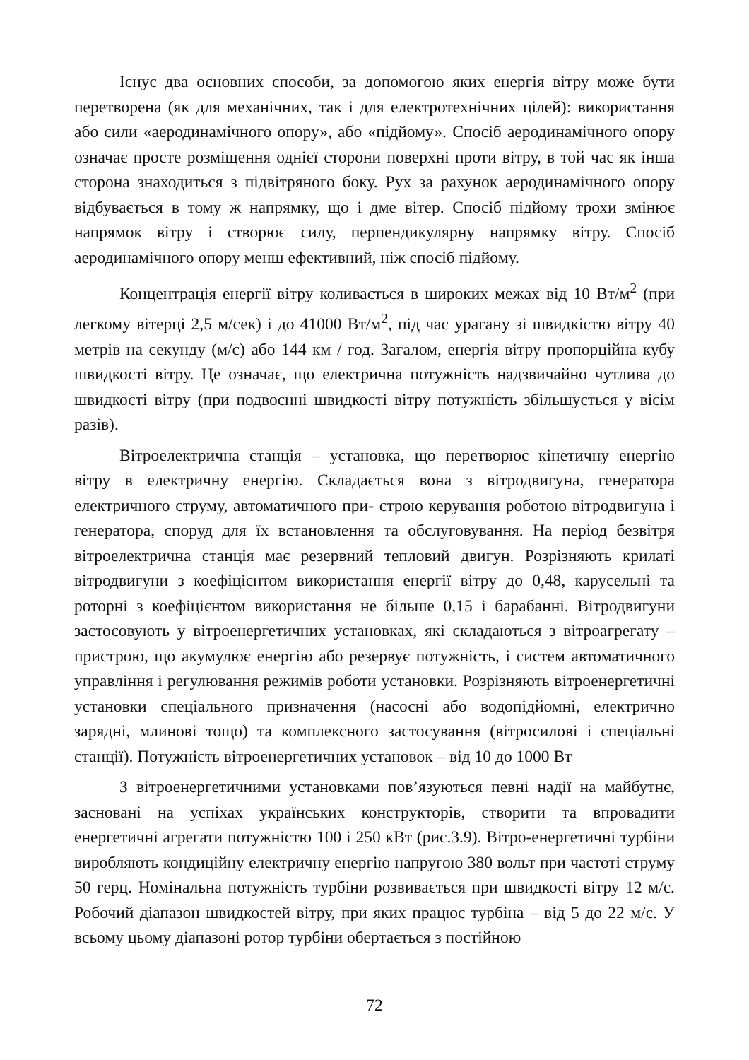Існує два основних способи, за допомогою яких енергія вітру може бути перетворена (як для механічних, так і для електротехнічних цілей): використання або сили «аеродинамічного опору», або «підйому». Спосіб аеродинамічного опору означає просте розміщення однієї сторони поверхні проти вітру, в той час як інша сторона знаходиться з підвітряного боку. Рух за рахунок аеродинамічного опору відбувається в тому ж напрямку, що і дме вітер. Спосіб підйому трохи змінює напрямок вітру і створює силу, перпендикулярну напрямку вітру. Спосіб аеродинамічного опору менш ефективний, ніж спосіб підйому.
Концентрація енергії вітру коливається в широких межах від 10 Вт/м<sup>2</sup> (при легкому вітерці 2,5 м/сек) і до 41000 Вт/м<sup>2</sup>, під час урагану зі швидкістю вітру 40 метрів на секунду (м/с) або 144 км / год. Загалом, енергія вітру пропорційна кубу швидкості вітру. Це означає, що електрична потужність надзвичайно чутлива до швидкості вітру (при подвоєнні швидкості вітру потужність збільшується у вісім разів).
Вітроелектрична станція – установка, що перетворює кінетичну енергію вітру в електричну енергію. Складається вона з вітродвигуна, генератора електричного струму, автоматичного при- строю керування роботою вітродвигуна і генератора, споруд для їх встановлення та обслуговування. На період безвітря вітроелектрична станція має резервний тепловий двигун. Розрізняють крилаті вітродвигуни з коефіцієнтом використання енергії вітру до 0,48, карусельні та роторні з коефіцієнтом використання не більше 0,15 і барабанні. Вітродвигуни застосовують у вітроенергетичних установках, які складаються з вітроагрегату – пристрою, що акумулює енергію або резервує потужність, і систем автоматичного управління і регулювання режимів роботи установки. Розрізняють вітроенергетичні установки спеціального призначення (насосні або водопідйомні, електрично зарядні, млинові тощо) та комплексного застосування (вітросилові і спеціальні станції). Потужність вітроенергетичних установок – від 10 до 1000 Вт
З вітроенергетичними установками пов’язуються певні надії на майбутнє, засновані на успіхах українських конструкторів, створити та впровадити енергетичні агрегати потужністю 100 і 250 кВт (рис.3.9). Вітро-енергетичні турбіни виробляють кондиційну електричну енергію напругою 380 вольт при частоті струму 50 герц. Номінальна потужність турбіни розвивається при швидкості вітру 12 м/с. Робочий діапазон швидкостей вітру, при яких працює турбіна – від 5 до 22 м/с. У всьому цьому діапазоні ротор турбіни обертається з постійною
72